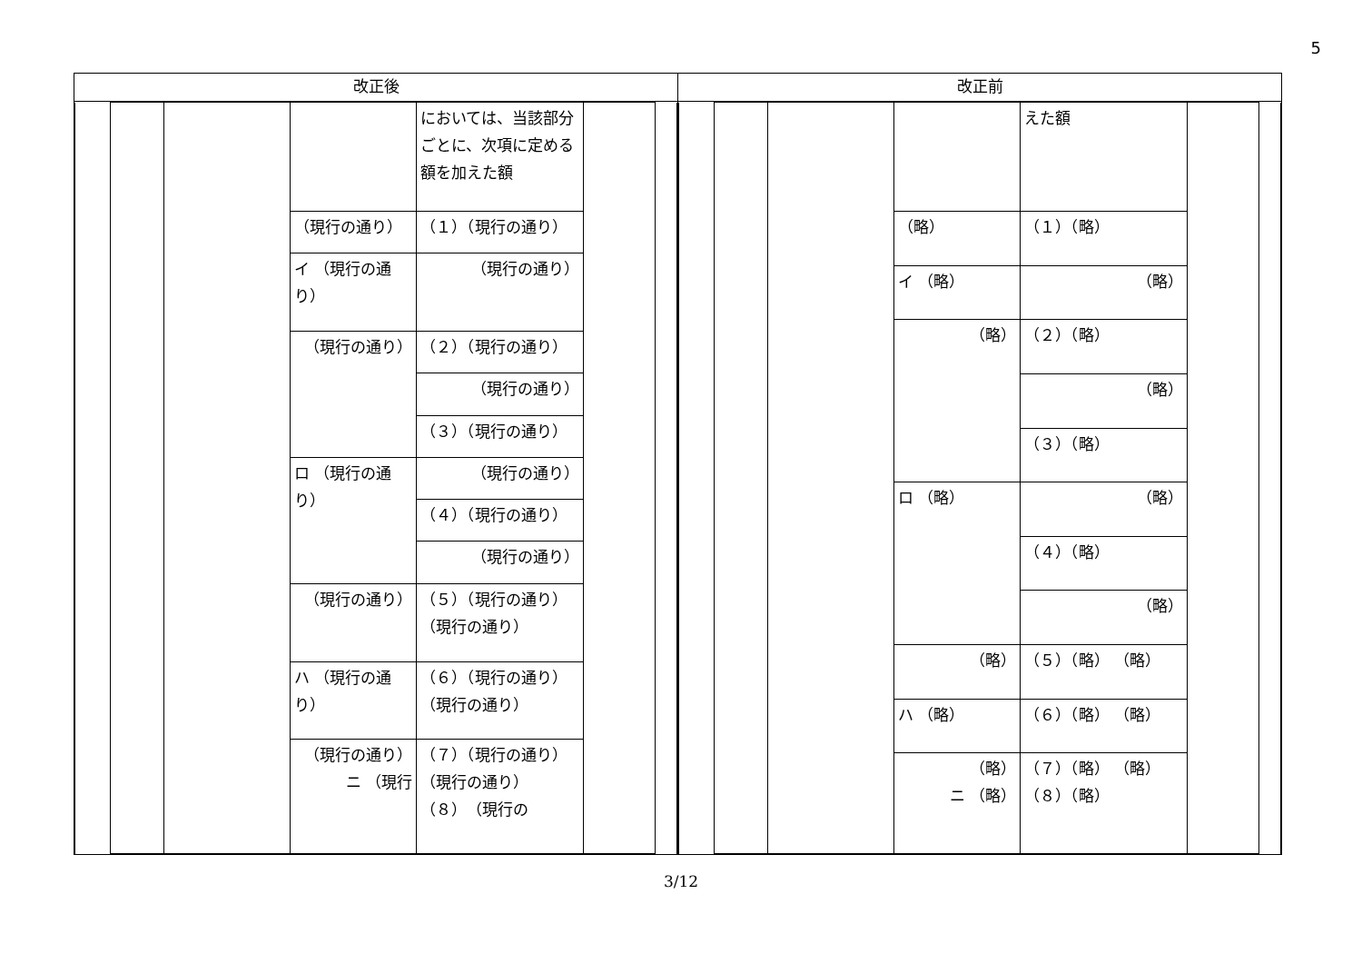5
| 改正後 | 改正前 |
| --- | --- |
| / / / / / においては、当該部分ごとに、次項に定める額を加えた額 / / / / / / / （現行の通り） / （１）（現行の通り） / / / / / / / イ （現行の通り） / （現行の通り） / / / / / / / （現行の通り） / （２）（現行の通り） / / / / / / / / （現行の通り） / / / / / / / / （３）（現行の通り） / / / / / / / ロ （現行の通り） / （現行の通り） / / / / / / / / （４）（現行の通り） / / / / / / / / （現行の通り） / / / / / / / （現行の通り） / （５）（現行の通り） （現行の通り） / / / / / / / ハ （現行の通り） / （６）（現行の通り） （現行の通り） / / / / / / / （現行の通り） ニ （現行 / （７）（現行の通り） （現行の通り） （８）（現行の / / / | / / / / / えた額 / / / / / / / （略） / （１）（略） / / / / / / / イ （略） / （略） / / / / / / / （略） / （２）（略） / / / / / / / / （略） / / / / / / / / （３）（略） / / / / / / / ロ （略） / （略） / / / / / / / / （４）（略） / / / / / / / / （略） / / / / / / / （略） / （５）（略） （略） / / / / / / / ハ （略） / （６）（略） （略） / / / / / / / （略） ニ （略） / （７）（略） （略） （８）（略） / / / |
3/12